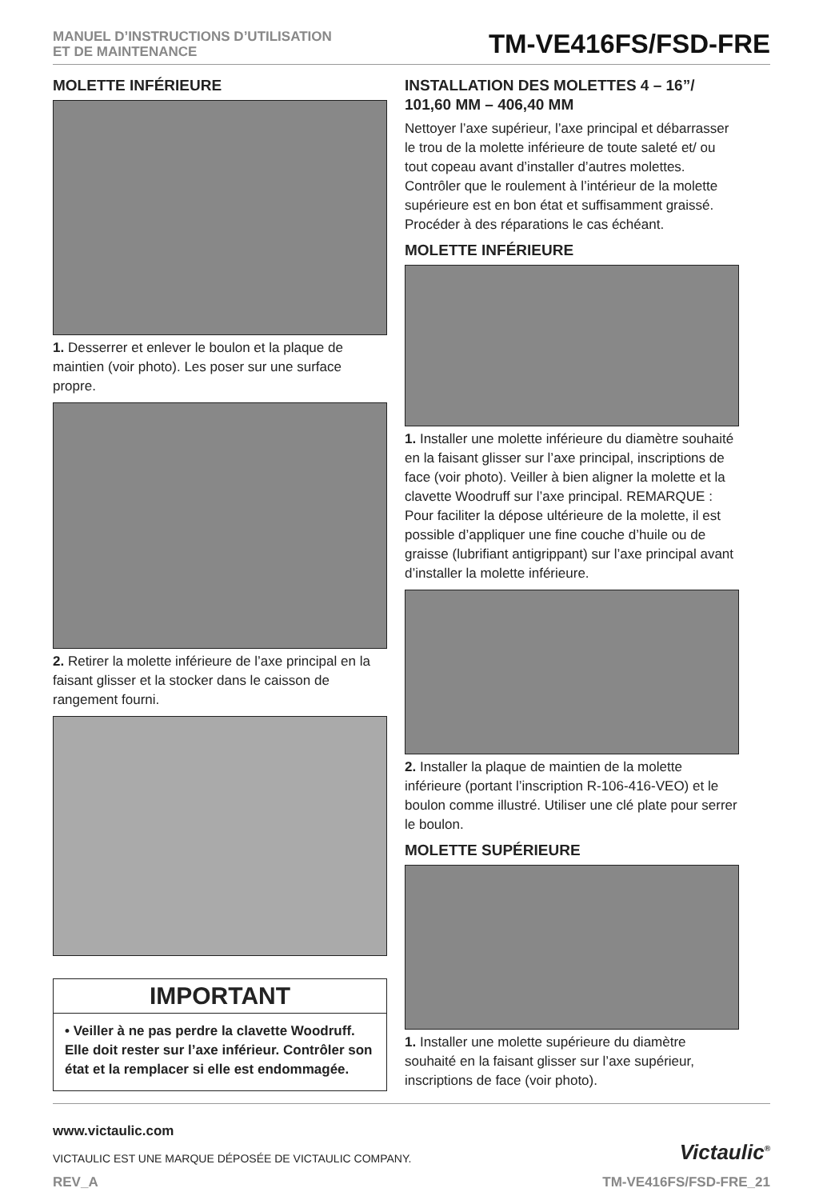MANUEL D’INSTRUCTIONS D’UTILISATION
ET DE MAINTENANCE
TM-VE416FS/FSD-FRE
MOLETTE INFÉRIEURE
1. Desserrer et enlever le boulon et la plaque de maintien (voir photo). Les poser sur une surface propre.
2. Retirer la molette inférieure de l’axe principal en la faisant glisser et la stocker dans le caisson de rangement fourni.
IMPORTANT
• Veiller à ne pas perdre la clavette Woodruff. Elle doit rester sur l’axe inférieur. Contrôler son état et la remplacer si elle est endommagée.
INSTALLATION DES MOLETTES 4 – 16”/ 101,60 MM – 406,40 MM
Nettoyer l’axe supérieur, l’axe principal et débarrasser le trou de la molette inférieure de toute saleté et/ ou tout copeau avant d’installer d’autres molettes. Contrôler que le roulement à l’intérieur de la molette supérieure est en bon état et suffisamment graissé. Procéder à des réparations le cas échéant.
MOLETTE INFÉRIEURE
1. Installer une molette inférieure du diamètre souhaité en la faisant glisser sur l’axe principal, inscriptions de face (voir photo). Veiller à bien aligner la molette et la clavette Woodruff sur l’axe principal. REMARQUE : Pour faciliter la dépose ultérieure de la molette, il est possible d’appliquer une fine couche d’huile ou de graisse (lubrifiant antigrippant) sur l’axe principal avant d’installer la molette inférieure.
2. Installer la plaque de maintien de la molette inférieure (portant l’inscription R-106-416-VEO) et le boulon comme illustré. Utiliser une clé plate pour serrer le boulon.
MOLETTE SUPÉRIEURE
1. Installer une molette supérieure du diamètre souhaité en la faisant glisser sur l’axe supérieur, inscriptions de face (voir photo).
www.victaulic.com
VICTAULIC EST UNE MARQUE DÉPOSÉE DE VICTAULIC COMPANY.
Victaulic<sup>®</sup>
REV_A TM-VE416FS/FSD-FRE_21